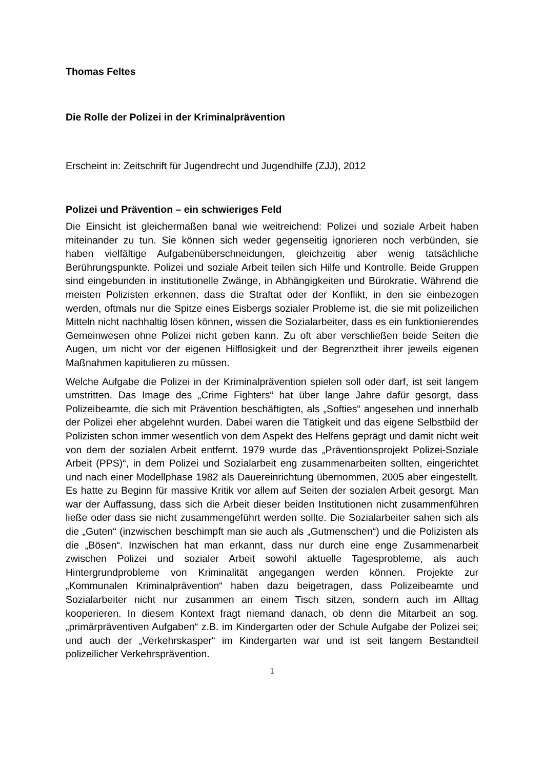Thomas Feltes
Die Rolle der Polizei in der Kriminalprävention
Erscheint in: Zeitschrift für Jugendrecht und Jugendhilfe (ZJJ), 2012
Polizei und Prävention – ein schwieriges Feld
Die Einsicht ist gleichermaßen banal wie weitreichend: Polizei und soziale Arbeit haben miteinander zu tun. Sie können sich weder gegenseitig ignorieren noch verbünden, sie haben vielfältige Aufgabenüberschneidungen, gleichzeitig aber wenig tatsächliche Berührungspunkte. Polizei und soziale Arbeit teilen sich Hilfe und Kontrolle. Beide Gruppen sind eingebunden in institutionelle Zwänge, in Abhängigkeiten und Bürokratie. Während die meisten Polizisten erkennen, dass die Straftat oder der Konflikt, in den sie einbezogen werden, oftmals nur die Spitze eines Eisbergs sozialer Probleme ist, die sie mit polizeilichen Mitteln nicht nachhaltig lösen können, wissen die Sozialarbeiter, dass es ein funktionierendes Gemeinwesen ohne Polizei nicht geben kann. Zu oft aber verschließen beide Seiten die Augen, um nicht vor der eigenen Hilflosigkeit und der Begrenztheit ihrer jeweils eigenen Maßnahmen kapitulieren zu müssen.
Welche Aufgabe die Polizei in der Kriminalprävention spielen soll oder darf, ist seit langem umstritten. Das Image des „Crime Fighters“ hat über lange Jahre dafür gesorgt, dass Polizeibeamte, die sich mit Prävention beschäftigten, als „Softies“ angesehen und innerhalb der Polizei eher abgelehnt wurden. Dabei waren die Tätigkeit und das eigene Selbstbild der Polizisten schon immer wesentlich von dem Aspekt des Helfens geprägt und damit nicht weit von dem der sozialen Arbeit entfernt. 1979 wurde das „Präventionsprojekt Polizei-Soziale Arbeit (PPS)“, in dem Polizei und Sozialarbeit eng zusammenarbeiten sollten, eingerichtet und nach einer Modellphase 1982 als Dauereinrichtung übernommen, 2005 aber eingestellt. Es hatte zu Beginn für massive Kritik vor allem auf Seiten der sozialen Arbeit gesorgt. Man war der Auffassung, dass sich die Arbeit dieser beiden Institutionen nicht zusammenführen ließe oder dass sie nicht zusammengeführt werden sollte. Die Sozialarbeiter sahen sich als die „Guten“ (inzwischen beschimpft man sie auch als „Gutmenschen“) und die Polizisten als die „Bösen“. Inzwischen hat man erkannt, dass nur durch eine enge Zusammenarbeit zwischen Polizei und sozialer Arbeit sowohl aktuelle Tagesprobleme, als auch Hintergrundprobleme von Kriminalität angegangen werden können. Projekte zur „Kommunalen Kriminalprävention“ haben dazu beigetragen, dass Polizeibeamte und Sozialarbeiter nicht nur zusammen an einem Tisch sitzen, sondern auch im Alltag kooperieren. In diesem Kontext fragt niemand danach, ob denn die Mitarbeit an sog. „primärpräventiven Aufgaben“ z.B. im Kindergarten oder der Schule Aufgabe der Polizei sei; und auch der „Verkehrskasper“ im Kindergarten war und ist seit langem Bestandteil polizeilicher Verkehrsprävention.
1